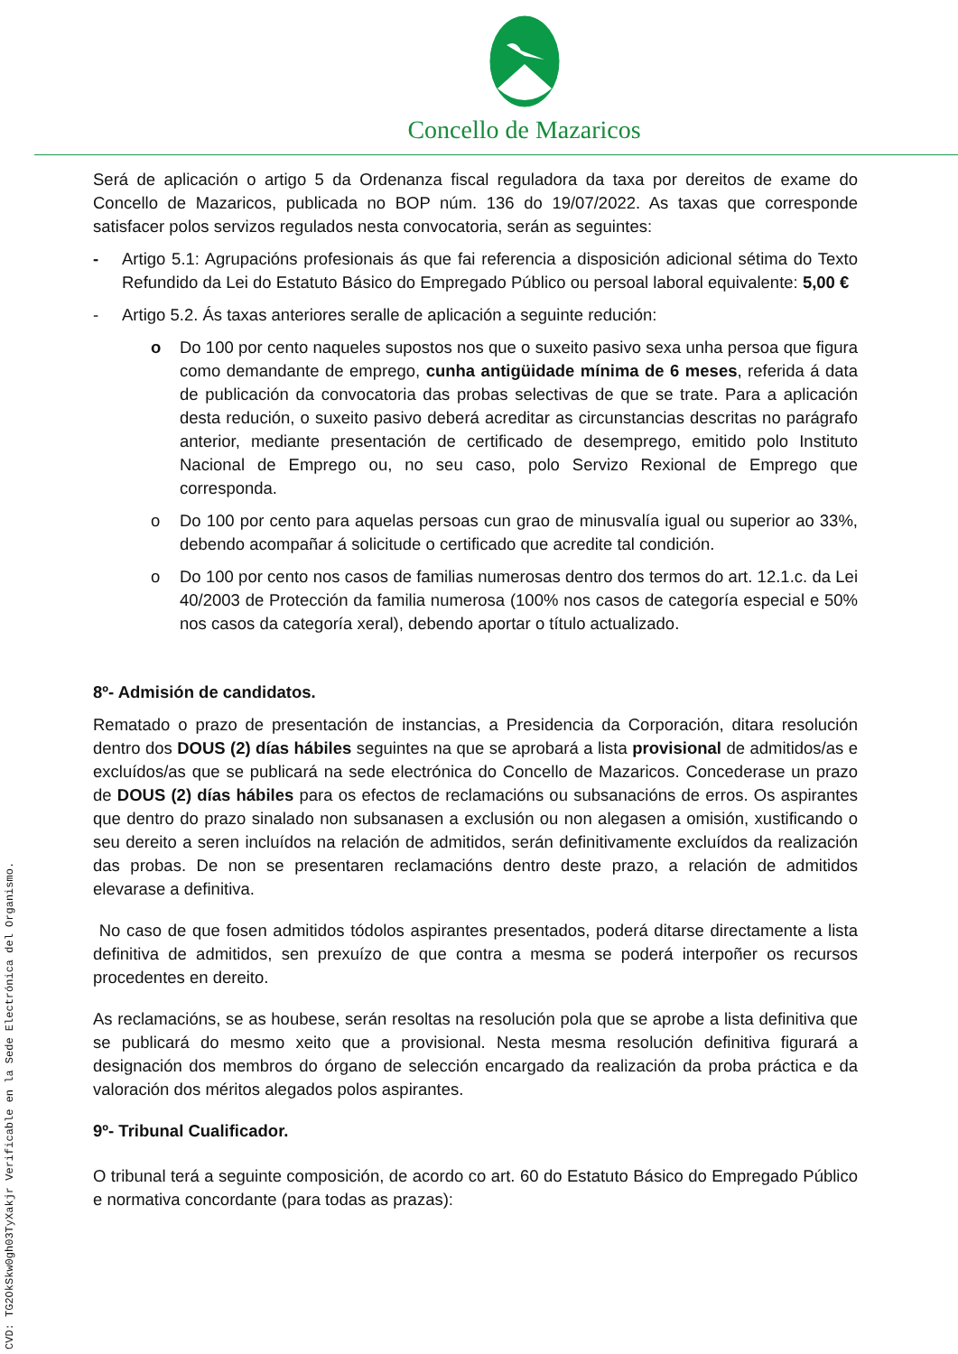Concello de Mazaricos
Será de aplicación o artigo 5 da Ordenanza fiscal reguladora da taxa por dereitos de exame do Concello de Mazaricos, publicada no BOP núm. 136 do 19/07/2022. As taxas que corresponde satisfacer polos servizos regulados nesta convocatoria, serán as seguintes:
- Artigo 5.1: Agrupacións profesionais ás que fai referencia a disposición adicional sétima do Texto Refundido da Lei do Estatuto Básico do Empregado Público ou persoal laboral equivalente: 5,00 €
- Artigo 5.2. Ás taxas anteriores seralle de aplicación a seguinte redución:
o Do 100 por cento naqueles supostos nos que o suxeito pasivo sexa unha persoa que figura como demandante de emprego, cunha antigüidade mínima de 6 meses, referida á data de publicación da convocatoria das probas selectivas de que se trate. Para a aplicación desta redución, o suxeito pasivo deberá acreditar as circunstancias descritas no parágrafo anterior, mediante presentación de certificado de desemprego, emitido polo Instituto Nacional de Emprego ou, no seu caso, polo Servizo Rexional de Emprego que corresponda.
o Do 100 por cento para aquelas persoas cun grao de minusvalía igual ou superior ao 33%, debendo acompañar á solicitude o certificado que acredite tal condición.
o Do 100 por cento nos casos de familias numerosas dentro dos termos do art. 12.1.c. da Lei 40/2003 de Protección da familia numerosa (100% nos casos de categoría especial e 50% nos casos da categoría xeral), debendo aportar o título actualizado.
8º- Admisión de candidatos.
Rematado o prazo de presentación de instancias, a Presidencia da Corporación, ditara resolución dentro dos DOUS (2) días hábiles seguintes na que se aprobará a lista provisional de admitidos/as e excluídos/as que se publicará na sede electrónica do Concello de Mazaricos. Concederase un prazo de DOUS (2) días hábiles para os efectos de reclamacións ou subsanacións de erros. Os aspirantes que dentro do prazo sinalado non subsanasen a exclusión ou non alegasen a omisión, xustificando o seu dereito a seren incluídos na relación de admitidos, serán definitivamente excluídos da realización das probas. De non se presentaren reclamacións dentro deste prazo, a relación de admitidos elevarase a definitiva.
No caso de que fosen admitidos tódolos aspirantes presentados, poderá ditarse directamente a lista definitiva de admitidos, sen prexuízo de que contra a mesma se poderá interpoñer os recursos procedentes en dereito.
As reclamacións, se as houbese, serán resoltas na resolución pola que se aprobe a lista definitiva que se publicará do mesmo xeito que a provisional. Nesta mesma resolución definitiva figurará a designación dos membros do órgano de selección encargado da realización da proba práctica e da valoración dos méritos alegados polos aspirantes.
9º- Tribunal Cualificador.
O tribunal terá a seguinte composición, de acordo co art. 60 do Estatuto Básico do Empregado Público e normativa concordante (para todas as prazas):
CVD: TG2OkSkw0gh03TyXakjr Verificable en la Sede Electrónica del Organismo.